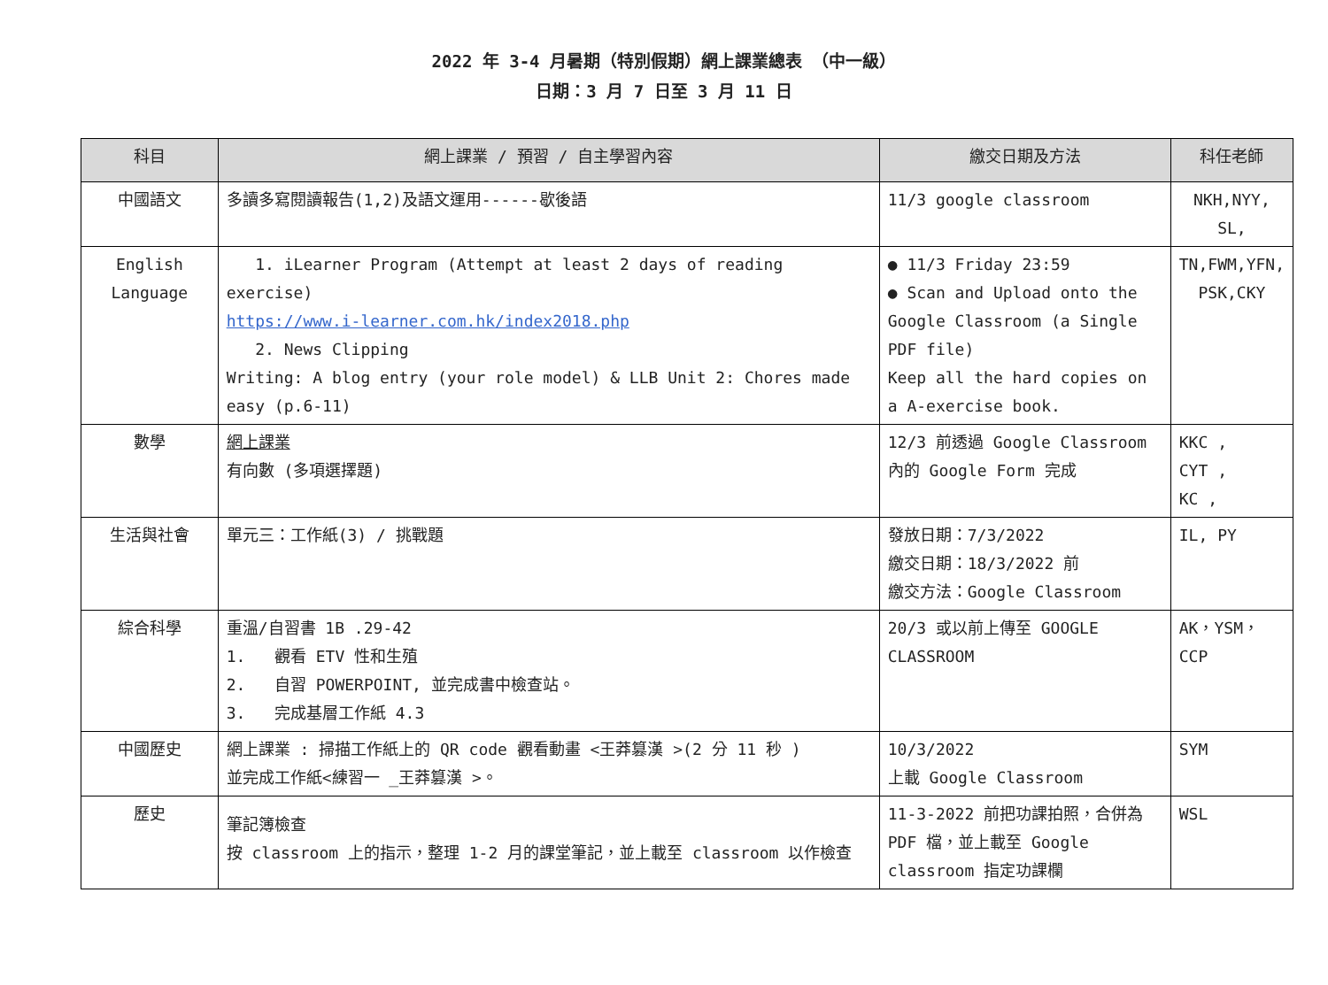2022 年 3-4 月暑期（特別假期）網上課業總表 （中一級）
日期：3 月 7 日至 3 月 11 日
| 科目 | 網上課業 / 預習 / 自主學習內容 | 繳交日期及方法 | 科任老師 |
| --- | --- | --- | --- |
| 中國語文 | 多讀多寫閱讀報告(1,2)及語文運用------歇後語 | 11/3 google classroom | NKH,NYY, SL, |
| English Language | 1. iLearner Program (Attempt at least 2 days of reading exercise) https://www.i-learner.com.hk/index2018.php 2. News Clipping Writing: A blog entry (your role model) & LLB Unit 2: Chores made easy (p.6-11) | ● 11/3 Friday 23:59 ● Scan and Upload onto the Google Classroom (a Single PDF file) Keep all the hard copies on a A-exercise book. | TN,FWM,YFN, PSK,CKY |
| 數學 | 網上課業 有向數 (多項選擇題) | 12/3 前透過 Google Classroom 內的 Google Form 完成 | KKC , CYT , KC , |
| 生活與社會 | 單元三：工作紙(3) / 挑戰題 | 發放日期：7/3/2022 繳交日期：18/3/2022 前 繳交方法：Google Classroom | IL, PY |
| 綜合科學 | 重溫/自習書 1B .29-42 1. 觀看 ETV 性和生殖 2. 自習 POWERPOINT, 並完成書中檢查站。 3. 完成基層工作紙 4.3 | 20/3 或以前上傳至 GOOGLE CLASSROOM | AK，YSM，CCP |
| 中國歷史 | 網上課業 : 掃描工作紙上的 QR code 觀看動畫 <王莽篡漢 >(2 分 11 秒 ) 並完成工作紙<練習一 _王莽篡漢 >。 | 10/3/2022 上載 Google Classroom | SYM |
| 歷史 | 筆記簿檢查 按 classroom 上的指示，整理 1-2 月的課堂筆記，並上載至 classroom 以作檢查 | 11-3-2022 前把功課拍照，合併為 PDF 檔，並上載至 Google classroom 指定功課欄 | WSL |